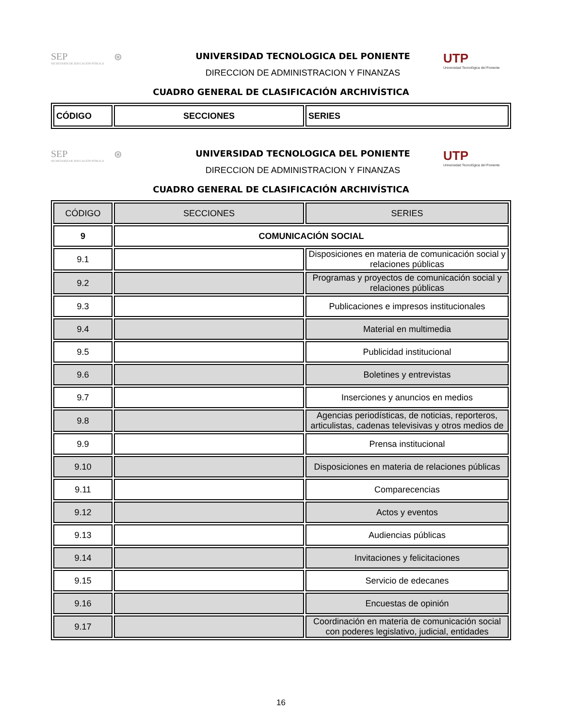SEP
SECRETARÍA DE EDUCACIÓN PÚBLICA
⊛
UNIVERSIDAD TECNOLOGICA DEL PONIENTE
DIRECCION DE ADMINISTRACION Y FINANZAS
UTP
Universidad Tecnológica del Poniente
CUADRO GENERAL DE CLASIFICACIÓN ARCHIVÍSTICA
| CÓDIGO | SECCIONES | SERIES |
| --- | --- | --- |
SEP
SECRETARÍA DE EDUCACIÓN PÚBLICA
⊛
UNIVERSIDAD TECNOLOGICA DEL PONIENTE
DIRECCION DE ADMINISTRACION Y FINANZAS
UTP
Universidad Tecnológica del Poniente
CUADRO GENERAL DE CLASIFICACIÓN ARCHIVÍSTICA
| CÓDIGO | SECCIONES | SERIES |
| --- | --- | --- |
| 9 | COMUNICACIÓN SOCIAL | |
| 9.1 | | Disposiciones en materia de comunicación social y relaciones públicas |
| 9.2 | | Programas y proyectos de comunicación social y relaciones públicas |
| 9.3 | | Publicaciones e impresos institucionales |
| 9.4 | | Material en multimedia |
| 9.5 | | Publicidad institucional |
| 9.6 | | Boletines y entrevistas |
| 9.7 | | Inserciones y anuncios en medios |
| 9.8 | | Agencias periodísticas, de noticias, reporteros, articulistas, cadenas televisivas y otros medios de |
| 9.9 | | Prensa institucional |
| 9.10 | | Disposiciones en materia de relaciones públicas |
| 9.11 | | Comparecencias |
| 9.12 | | Actos y eventos |
| 9.13 | | Audiencias públicas |
| 9.14 | | Invitaciones y felicitaciones |
| 9.15 | | Servicio de edecanes |
| 9.16 | | Encuestas de opinión |
| 9.17 | | Coordinación en materia de comunicación social con poderes legislativo, judicial, entidades |
16